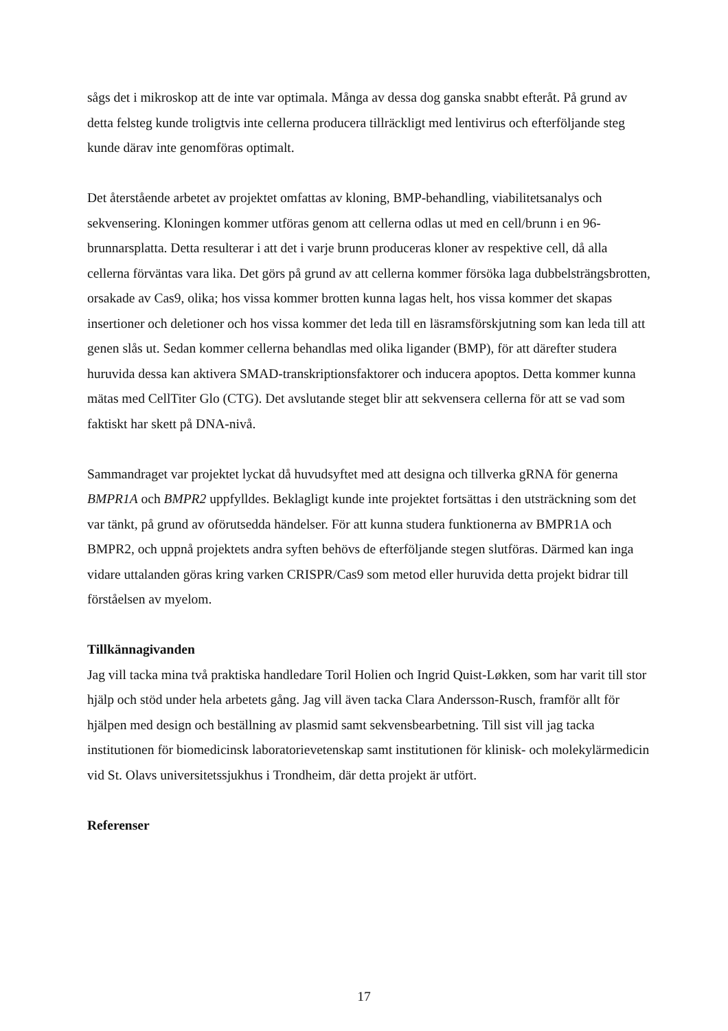sågs det i mikroskop att de inte var optimala. Många av dessa dog ganska snabbt efteråt. På grund av detta felsteg kunde troligtvis inte cellerna producera tillräckligt med lentivirus och efterföljande steg kunde därav inte genomföras optimalt.
Det återstående arbetet av projektet omfattas av kloning, BMP-behandling, viabilitetsanalys och sekvensering. Kloningen kommer utföras genom att cellerna odlas ut med en cell/brunn i en 96-brunnarsplatta. Detta resulterar i att det i varje brunn produceras kloner av respektive cell, då alla cellerna förväntas vara lika. Det görs på grund av att cellerna kommer försöka laga dubbelsträngsbrotten, orsakade av Cas9, olika; hos vissa kommer brotten kunna lagas helt, hos vissa kommer det skapas insertioner och deletioner och hos vissa kommer det leda till en läsramsförskjutning som kan leda till att genen slås ut. Sedan kommer cellerna behandlas med olika ligander (BMP), för att därefter studera huruvida dessa kan aktivera SMAD-transkriptionsfaktorer och inducera apoptos. Detta kommer kunna mätas med CellTiter Glo (CTG). Det avslutande steget blir att sekvensera cellerna för att se vad som faktiskt har skett på DNA-nivå.
Sammandraget var projektet lyckat då huvudsyftet med att designa och tillverka gRNA för generna BMPR1A och BMPR2 uppfylldes. Beklagligt kunde inte projektet fortsättas i den utsträckning som det var tänkt, på grund av oförutsedda händelser. För att kunna studera funktionerna av BMPR1A och BMPR2, och uppnå projektets andra syften behövs de efterföljande stegen slutföras. Därmed kan inga vidare uttalanden göras kring varken CRISPR/Cas9 som metod eller huruvida detta projekt bidrar till förståelsen av myelom.
Tillkännagivanden
Jag vill tacka mina två praktiska handledare Toril Holien och Ingrid Quist-Løkken, som har varit till stor hjälp och stöd under hela arbetets gång. Jag vill även tacka Clara Andersson-Rusch, framför allt för hjälpen med design och beställning av plasmid samt sekvensbearbetning. Till sist vill jag tacka institutionen för biomedicinsk laboratorievetenskap samt institutionen för klinisk- och molekylärmedicin vid St. Olavs universitetssjukhus i Trondheim, där detta projekt är utfört.
Referenser
17